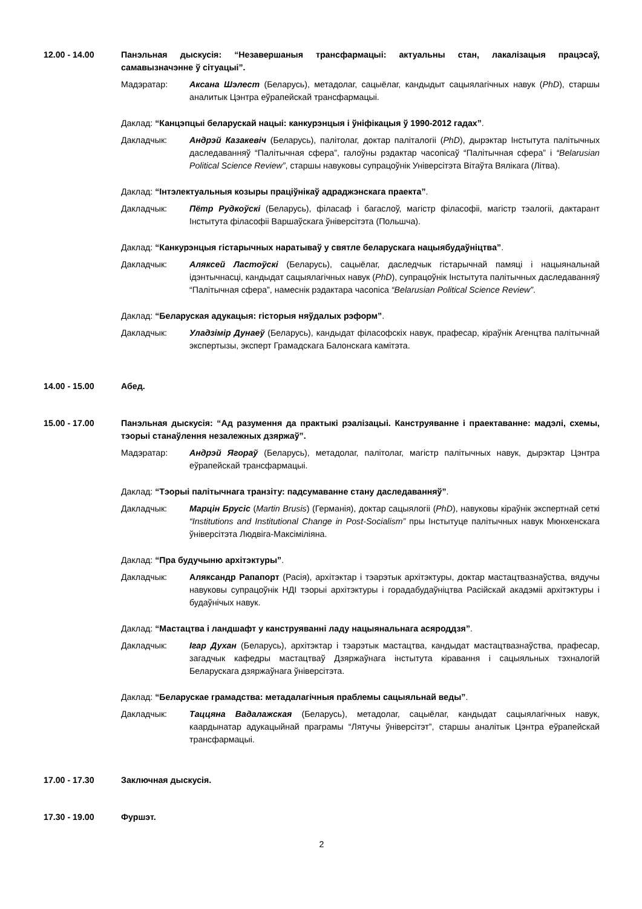12.00 - 14.00 Панэльная дыскусія: “Незавершаныя трансфармацыі: актуальны стан, лакалізацыя працэсаў, самавызначэнне ў сітуацыі”.
Мадэратар: Аксана Шэлест (Беларусь), метадолаг, сацыёлаг, кандыдыт сацыялагічных навук (PhD), старшы аналитык Цэнтра еўрапейскай трансфармацыі.
Даклад: “Канцэпцыі беларускай нацыі: канкурэнцыя і ўніфікацыя ў 1990-2012 гадах”.
Дакладчык: Андрэй Казакевіч (Беларусь), палітолаг, доктар паліталогіі (PhD), дырэктар Інстытута палітычных даследаванняў “Палітычная сфера”, галоўны рэдактар часопісаў “Палітычная сфера” і “Belarusian Political Science Review”, старшы навуковы супрацоўнік Універсітэта Вітаўта Вялікага (Літва).
Даклад: “Інтэлектуальныя козыры праціўнікаў адраджэнскага праекта”.
Дакладчык: Пётр Рудкоўскі (Беларусь), філасаф і багаслоў, магістр філасофіі, магістр тэалогіі, дактарант Інстытута філасофіі Варшаўскага ўніверсітэта (Польшча).
Даклад: “Канкурэнцыя гістарычных наратываў у святле беларускага нацыябудаўніцтва”.
Дакладчык: Аляксей Ластоўскі (Беларусь), сацыёлаг, даследчык гістарычнай памяці і нацыянальнай ідэнтычнасці, кандыдат сацыялагічных навук (PhD), супрацоўнік Інстытута палітычных даследаванняў “Палітычная сфера”, намеснік рэдактара часопіса “Belarusian Political Science Review”.
Даклад: “Беларуская адукацыя: гісторыя няўдалых рэформ”.
Дакладчык: Уладзімір Дунаеў (Беларусь), кандыдат філасофскіх навук, прафесар, кіраўнік Агенцтва палітычнай экспертызы, эксперт Грамадскага Балонскага камітэта.
14.00 - 15.00 Абед.
15.00 - 17.00 Панэльная дыскусія: “Ад разумення да практыкі рэалізацыі. Канструяванне і праектаванне: мадэлі, схемы, тэорыі станаўлення незалежных дзяржаў”.
Мадэратар: Андрэй Ягораў (Беларусь), метадолаг, палітолаг, магістр палітычных навук, дырэктар Цэнтра еўрапейскай трансфармацыі.
Даклад: “Тэорыі палітычнага транзіту: падсумаванне стану даследаванняў”.
Дакладчык: Марцін Брусіс (Martin Brusis) (Германія), доктар сацыялогіі (PhD), навуковы кіраўнік экспертнай сеткі “Institutions and Institutional Change in Post-Socialism” пры Інстытуце палітычных навук Мюнхенскага ўніверсітэта Людвіга-Максіміліяна.
Даклад: “Пра будучыню архітэктуры”.
Дакладчык: Аляксандр Рапапорт (Расія), архітэктар і тэарэтык архітэктуры, доктар мастацтвазнаўства, вядучы навуковы супрацоўнік НДІ тэорыі архітэктуры і горадабудаўніцтва Расійскай акадэміі архітэктуры і будаўнічых навук.
Даклад: “Мастацтва і ландшафт у канструяванні ладу нацыянальнага асяроддзя”.
Дакладчык: Ігар Духан (Беларусь), архітэктар і тэарэтык мастацтва, кандыдат мастацтвазнаўства, прафесар, загадчык кафедры мастацтваў Дзяржаўнага інстытута кіравання і сацыяльных тэхналогій Беларускага дзяржаўнага ўніверсітэта.
Даклад: “Беларускае грамадства: метадалагічныя праблемы сацыяльнай веды”.
Дакладчык: Таццяна Вадалажская (Беларусь), метадолаг, сацыёлаг, кандыдат сацыялагічных навук, каардынатар адукацыйнай праграмы “Лятучы ўніверсітэт”, старшы аналітык Цэнтра еўрапейскай трансфармацыі.
17.00 - 17.30 Заключная дыскусія.
17.30 - 19.00 Фуршэт.
2